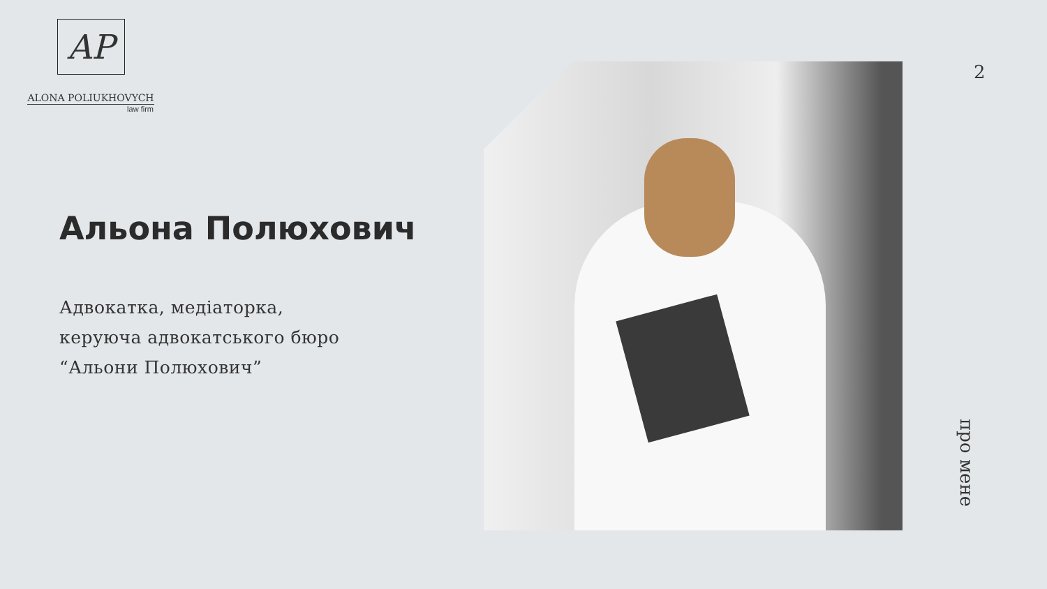AP
ALONA POLIUKHOVYCH
law firm
2
Альона Полюхович
Адвокатка, медіаторка,
керуюча адвокатського бюро
“Альони Полюхович”
про мене